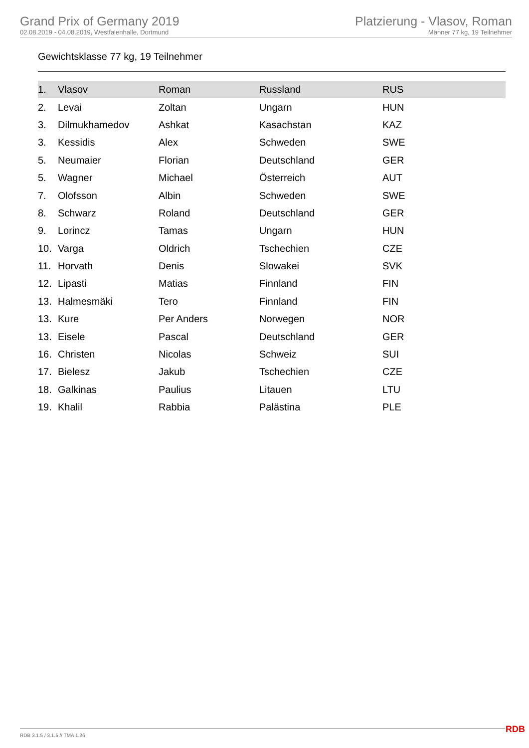Grand Prix of Germany 2019
02.08.2019 - 04.08.2019, Westfalenhalle, Dortmund
Platzierung - Vlasov, Roman
Männer 77 kg, 19 Teilnehmer
Gewichtsklasse 77 kg, 19 Teilnehmer
| 1. | Vlasov | Roman | Russland | RUS |
| 2. | Levai | Zoltan | Ungarn | HUN |
| 3. | Dilmukhamedov | Ashkat | Kasachstan | KAZ |
| 3. | Kessidis | Alex | Schweden | SWE |
| 5. | Neumaier | Florian | Deutschland | GER |
| 5. | Wagner | Michael | Österreich | AUT |
| 7. | Olofsson | Albin | Schweden | SWE |
| 8. | Schwarz | Roland | Deutschland | GER |
| 9. | Lorincz | Tamas | Ungarn | HUN |
| 10. | Varga | Oldrich | Tschechien | CZE |
| 11. | Horvath | Denis | Slowakei | SVK |
| 12. | Lipasti | Matias | Finnland | FIN |
| 13. | Halmesmäki | Tero | Finnland | FIN |
| 13. | Kure | Per Anders | Norwegen | NOR |
| 13. | Eisele | Pascal | Deutschland | GER |
| 16. | Christen | Nicolas | Schweiz | SUI |
| 17. | Bielesz | Jakub | Tschechien | CZE |
| 18. | Galkinas | Paulius | Litauen | LTU |
| 19. | Khalil | Rabbia | Palästina | PLE |
RDB 3.1.5 / 3.1.5 // TMA 1.26 RDB